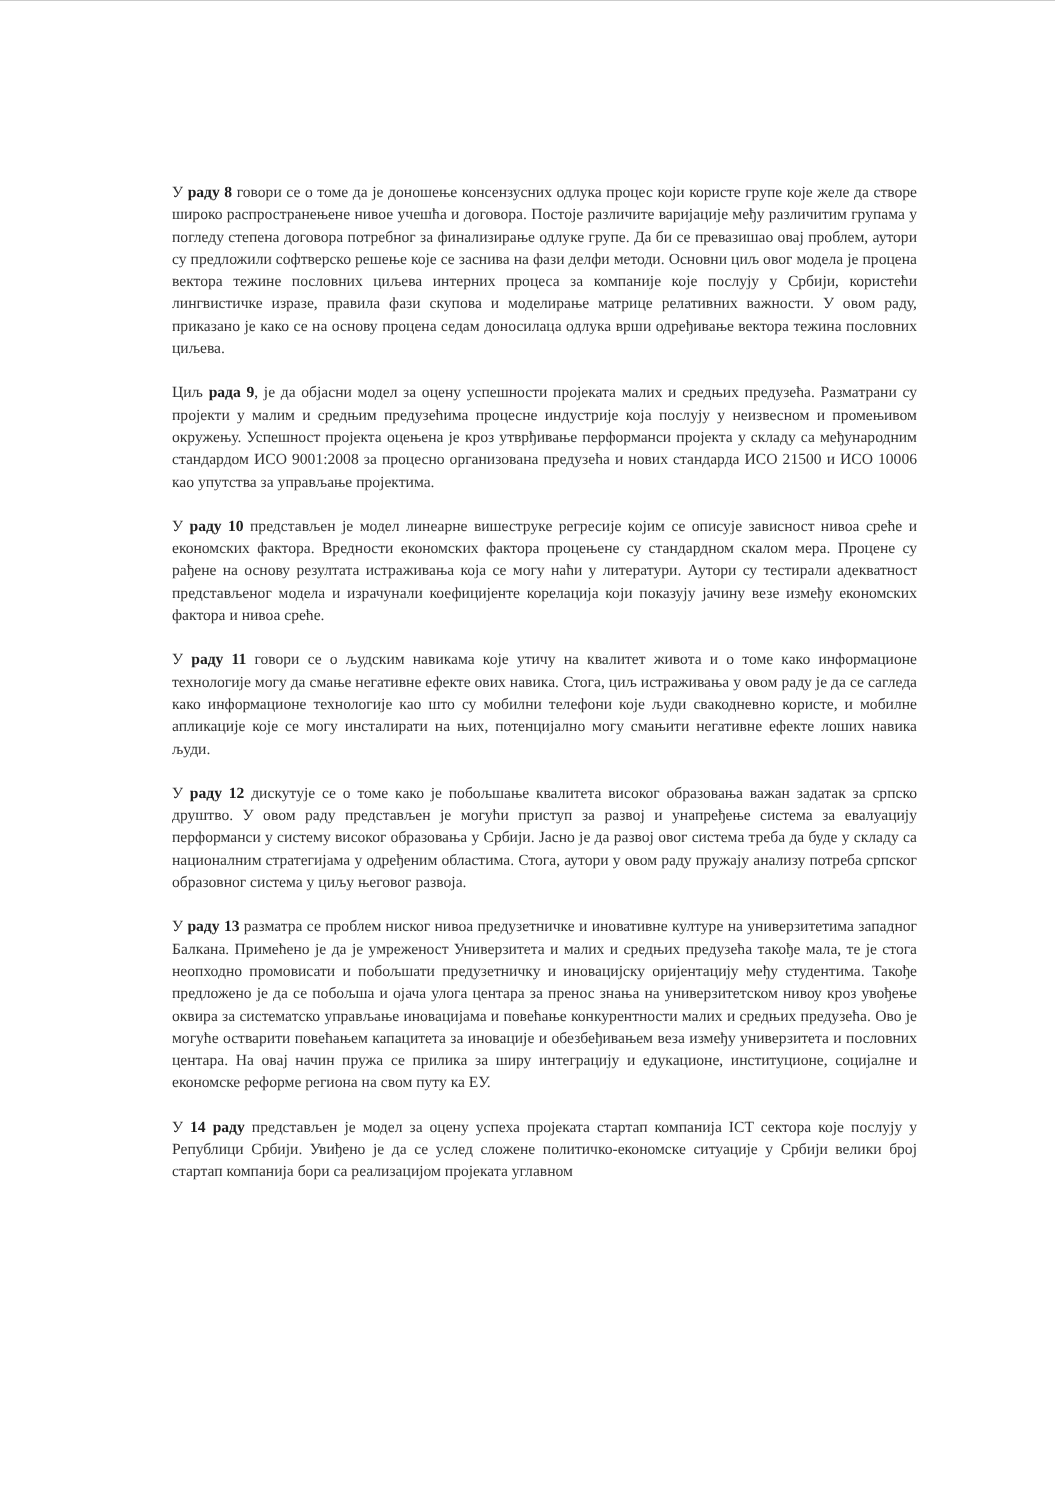У раду 8 говори се о томе да је доношење консензусних одлука процес који користе групе које желе да створе широко распространењене нивое учешћа и договора. Постоје различите варијације међу различитим групама у погледу степена договора потребног за финализирање одлуке групе. Да би се превазишао овај проблем, аутори су предложили софтверско решење које се заснива на фази делфи методи. Основни циљ овог модела је процена вектора тежине пословних циљева интерних процеса за компаније које послују у Србији, користећи лингвистичке изразе, правила фази скупова и моделирање матрице релативних важности. У овом раду, приказано је како се на основу процена седам доносилаца одлука врши одређивање вектора тежина пословних циљева.
Циљ рада 9, је да објасни модел за оцену успешности пројеката малих и средњих предузећа. Разматрани су пројекти у малим и средњим предузећима процесне индустрије која послују у неизвесном и промењивом окружењу. Успешност пројекта оцењена је кроз утврђивање перформанси пројекта у складу са међународним стандардом ИСО 9001:2008 за процесно организована предузећа и нових стандарда ИСО 21500 и ИСО 10006 као упутства за управљање пројектима.
У раду 10 представљен је модел линеарне вишеструке регресије којим се описује зависност нивоа среће и економских фактора. Вредности економских фактора процењене су стандардном скалом мера. Процене су рађене на основу резултата истраживања која се могу наћи у литератури. Аутори су тестирали адекватност представљеног модела и израчунали коефицијенте корелација који показују јачину везе између економских фактора и нивоа среће.
У раду 11 говори се о људским навикама које утичу на квалитет живота и о томе како информационе технологије могу да смање негативне ефекте ових навика. Стога, циљ истраживања у овом раду је да се сагледа како информационе технологије као што су мобилни телефони које људи свакодневно користе, и мобилне апликације које се могу инсталирати на њих, потенцијално могу смањити негативне ефекте лоших навика људи.
У раду 12 дискутује се о томе како је побољшање квалитета високог образовања важан задатак за српско друштво. У овом раду представљен је могући приступ за развој и унапређење система за евалуацију перформанси у систему високог образовања у Србији. Јасно је да развој овог система треба да буде у складу са националним стратегијама у одређеним областима. Стога, аутори у овом раду пружају анализу потреба српског образовног система у циљу његовог развоја.
У раду 13 разматра се проблем ниског нивоа предузетничке и иновативне културе на универзитетима западног Балкана. Примећено је да је умреженост Универзитета и малих и средњих предузећа такође мала, те је стога неопходно промовисати и побољшати предузетничку и иновацијску оријентацију међу студентима. Такође предложено је да се побољша и ојача улога центара за пренос знања на универзитетском нивоу кроз увођење оквира за систематско управљање иновацијама и повећање конкурентности малих и средњих предузећа. Ово је могуће остварити повећањем капацитета за иновације и обезбеђивањем веза између универзитета и пословних центара. На овај начин пружа се прилика за ширу интеграцију и едукационе, институционе, социјалне и економске реформе региона на свом путу ка ЕУ.
У 14 раду представљен је модел за оцену успеха пројеката стартап компанија ICT сектора које послују у Републици Србији. Увиђено је да се услед сложене политичко-економске ситуације у Србији велики број стартап компанија бори са реализацијом пројеката углавном